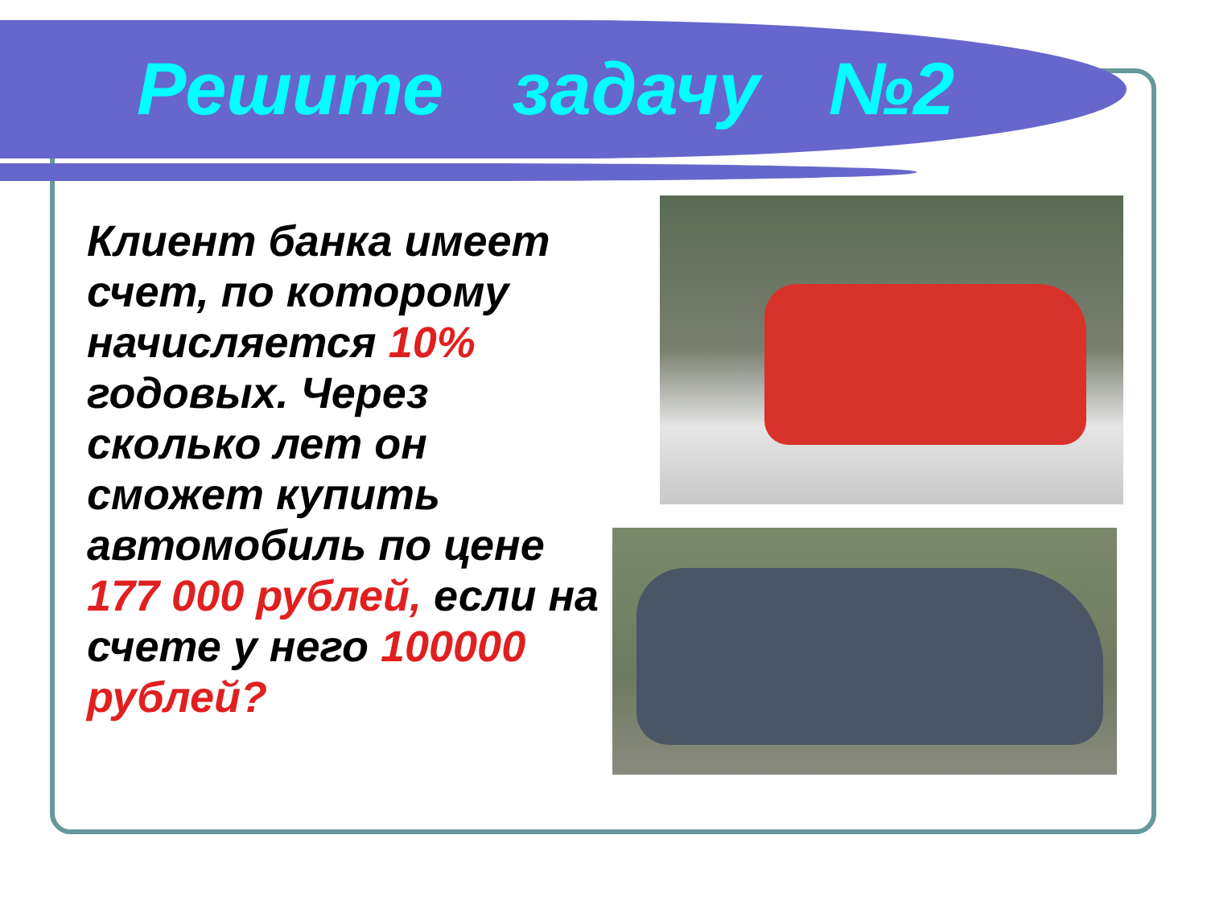Решите задачу №2
Клиент банка имеет счет, по которому начисляется 10% годовых. Через сколько лет он сможет купить автомобиль по цене 177 000 рублей, если на счете у него 100000 рублей?